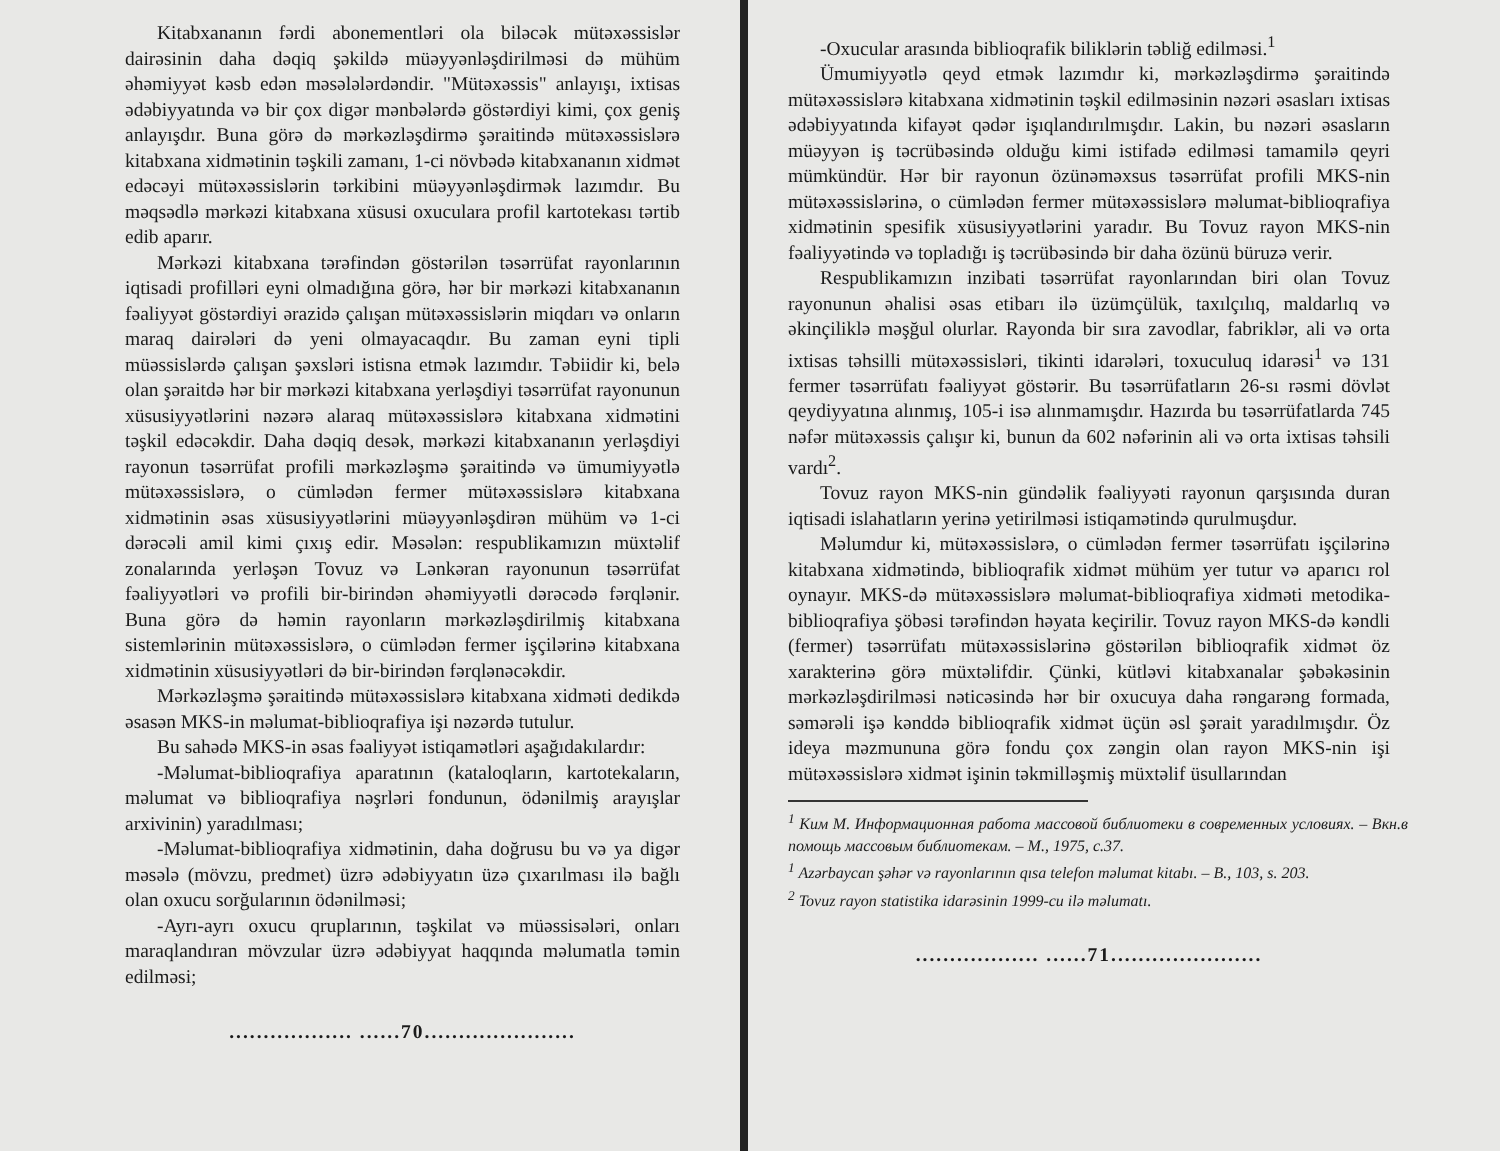Kitabxananın fərdi abonementləri ola biləcək mütəxəssislər dairəsinin daha dəqiq şəkildə müəyyənləşdirilməsi də mühüm əhəmiyyət kəsb edən məsələlərdəndir. "Mütəxəssis" anlayışı, ixtisas ədəbiyyatında və bir çox digər mənbələrdə göstərdiyi kimi, çox geniş anlayışdır. Buna görə də mərkəzləşdirmə şəraitində mütəxəssislərə kitabxana xidmətinin təşkili zamanı, 1-ci növbədə kitabxananın xidmət edəcəyi mütəxəssislərin tərkibini müəyyənləşdirmək lazımdır. Bu məqsədlə mərkəzi kitabxana xüsusi oxuculara profil kartotekası tərtib edib aparır.
Mərkəzi kitabxana tərəfindən göstərilən təsərrüfat rayonlarının iqtisadi profilləri eyni olmadığına görə, hər bir mərkəzi kitabxananın fəaliyyət göstərdiyi ərazidə çalışan mütəxəssislərin miqdarı və onların maraq dairələri də yeni olmayacaqdır. Bu zaman eyni tipli müəssislərdə çalışan şəxsləri istisna etmək lazımdır. Təbiidir ki, belə olan şəraitdə hər bir mərkəzi kitabxana yerləşdiyi təsərrüfat rayonunun xüsusiyyətlərini nəzərə alaraq mütəxəssislərə kitabxana xidmətini təşkil edəcəkdir. Daha dəqiq desək, mərkəzi kitabxananın yerləşdiyi rayonun təsərrüfat profili mərkəzləşmə şəraitində və ümumiyyətlə mütəxəssislərə, o cümlədən fermer mütəxəssislərə kitabxana xidmətinin əsas xüsusiyyətlərini müəyyənləşdirən mühüm və 1-ci dərəcəli amil kimi çıxış edir. Məsələn: respublikamızın müxtəlif zonalarında yerləşən Tovuz və Lənkəran rayonunun təsərrüfat fəaliyyətləri və profili bir-birindən əhəmiyyətli dərəcədə fərqlənir. Buna görə də həmin rayonların mərkəzləşdirilmiş kitabxana sistemlərinin mütəxəssislərə, o cümlədən fermer işçilərinə kitabxana xidmətinin xüsusiyyətləri də bir-birindən fərqlənəcəkdir.
Mərkəzləşmə şəraitində mütəxəssislərə kitabxana xidməti dedikdə əsasən MKS-in məlumat-biblioqrafiya işi nəzərdə tutulur.
Bu sahədə MKS-in əsas fəaliyyət istiqamətləri aşağıdakılardır:
-Məlumat-biblioqrafiya aparatının (kataloqların, kartotekaların, məlumat və biblioqrafiya nəşrləri fondunun, ödənilmiş arayışlar arxivinin) yaradılması;
-Məlumat-biblioqrafiya xidmətinin, daha doğrusu bu və ya digər məsələ (mövzu, predmet) üzrə ədəbiyyatın üzə çıxarılması ilə bağlı olan oxucu sorğularının ödənilməsi;
-Ayrı-ayrı oxucu qruplarının, təşkilat və müəssisələri, onları maraqlandıran mövzular üzrə ədəbiyyat haqqında məlumatla təmin edilməsi;
.................. ......70......................
-Oxucular arasında biblioqrafik biliklərin təbliğ edilməsi.<sup>1</sup>
Ümumiyyətlə qeyd etmək lazımdır ki, mərkəzləşdirmə şəraitində mütəxəssislərə kitabxana xidmətinin təşkil edilməsinin nəzəri əsasları ixtisas ədəbiyyatında kifayət qədər işıqlandırılmışdır. Lakin, bu nəzəri əsasların müəyyən iş təcrübəsində olduğu kimi istifadə edilməsi tamamilə qeyri mümkündür. Hər bir rayonun özünəməxsus təsərrüfat profili MKS-nin mütəxəssislərinə, o cümlədən fermer mütəxəssislərə məlumat-biblioqrafiya xidmətinin spesifik xüsusiyyətlərini yaradır. Bu Tovuz rayon MKS-nin fəaliyyətində və topladığı iş təcrübəsində bir daha özünü büruzə verir.
Respublikamızın inzibati təsərrüfat rayonlarından biri olan Tovuz rayonunun əhalisi əsas etibarı ilə üzümçülük, taxılçılıq, maldarlıq və əkinçiliklə məşğul olurlar. Rayonda bir sıra zavodlar, fabriklər, ali və orta ixtisas təhsilli mütəxəssisləri, tikinti idarələri, toxuculuq idarəsi<sup>1</sup> və 131 fermer təsərrüfatı fəaliyyət göstərir. Bu təsərrüfatların 26-sı rəsmi dövlət qeydiyyatına alınmış, 105-i isə alınmamışdır. Hazırda bu təsərrüfatlarda 745 nəfər mütəxəssis çalışır ki, bunun da 602 nəfərinin ali və orta ixtisas təhsili vardı<sup>2</sup>.
Tovuz rayon MKS-nin gündəlik fəaliyyəti rayonun qarşısında duran iqtisadi islahatların yerinə yetirilməsi istiqamətində qurulmuşdur.
Məlumdur ki, mütəxəssislərə, o cümlədən fermer təsərrüfatı işçilərinə kitabxana xidmətində, biblioqrafik xidmət mühüm yer tutur və aparıcı rol oynayır. MKS-də mütəxəssislərə məlumat-biblioqrafiya xidməti metodika-biblioqrafiya şöbəsi tərəfindən həyata keçirilir. Tovuz rayon MKS-də kəndli (fermer) təsərrüfatı mütəxəssislərinə göstərilən biblioqrafik xidmət öz xarakterinə görə müxtəlifdir. Çünki, kütləvi kitabxanalar şəbəkəsinin mərkəzləşdirilməsi nəticəsində hər bir oxucuya daha rəngarəng formada, səmərəli işə kənddə biblioqrafik xidmət üçün əsl şərait yaradılmışdır. Öz ideya məzmununa görə fondu çox zəngin olan rayon MKS-nin işi mütəxəssislərə xidmət işinin təkmilləşmiş müxtəlif üsullarından
<sup>1</sup> Ким М. Информационная работа массовой библиотеки в современных условиях. – Вкн.в помощь массовым библиотекам. – М., 1975, с.37.
<sup>1</sup> Azərbaycan şəhər və rayonlarının qısa telefon məlumat kitabı. – B., 103, s. 203.
<sup>2</sup> Tovuz rayon statistika idarəsinin 1999-cu ilə məlumatı.
.................. ......71......................